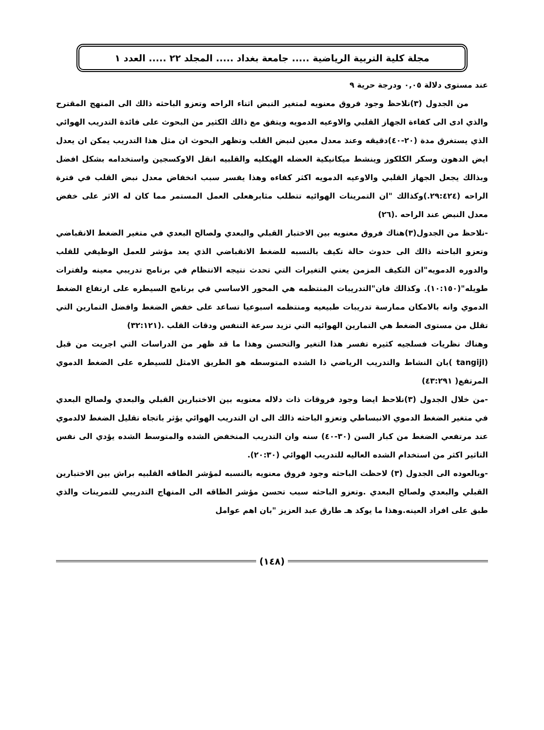مجلة كلية التربية الرياضية ..... جامعة بغداد ..... المجلد ٢٢ ..... العدد ١
عند مستوى دلالة ٠,٠٥ ودرجة حرية ٩
من الجدول (٣)نلاحظ وجود فروق معنويه لمتغير النبض اثناء الراحه وتعزو الباحثه ذالك الى المنهج المقترح والذي ادى الى كفاءة الجهاز القلبي والاوعيه الدمويه ويتفق مع ذالك الكثير من البحوث على فائدة التدريب الهوائي الذي يستغرق مدة (٢٠-٤٠)دقيقه وعند معدل معين لنبض القلب وتظهر البحوث ان مثل هذا التدريب يمكن ان يعدل ايض الدهون وسكر الكلكوز وينشط ميكانيكية العضله الهيكليه والقلبيه انقل الاوكسجين واستخدامه بشكل افضل وبذالك يجعل الجهاز القلبي والاوعيه الدمويه اكثر كفاءه وهذا يفسر سبب انخفاض معدل نبض القلب في فترة الراحه (٢٩:٤٢٤.)وكذالك "ان التمرينات الهوائيه تتطلب مثابرهعلى العمل المستمر مما كان له الاثر على خفض معدل النبض عند الراحه .(٢٦)
-نلاحظ من الجدول(٣)هناك فروق معنويه بين الاختبار القبلي والبعدي ولصالح البعدي في متغير الضغط الانقباضي وتعزو الباحثه ذالك الى حدوث حالة تكيف بالنسبه للضغط الانقباضي الذي يعد مؤشر للعمل الوظيفي للقلب والدوره الدمويه"ان التكيف المزمن يعني التغيرات التي تحدث نتيجه الانتظام في برنامج تدريبي معينه ولفترات طويله"(١٠:١٥٠). وكذالك فان"التدريبات المنتظمه هي المحور الاساسي في برنامج السيطره على ارتفاع الضغط الدموي وانه بالامكان ممارسة تدريبات طبيعيه ومنتظمه اسبوعيا تساعد على خفض الضغط وافضل التمارين التي تقلل من مستوى الضغط هي التمارين الهوائيه التي تزيد سرعة التنفس ودقات القلب .(٣٢:١٢١)
وهناك نظريات فسلجيه كثيره تفسر هذا التغير والتحسن وهذا ما قد ظهر من الدراسات التي اجريت من قبل (tangijl )بان النشاط والتدريب الرياضي ذا الشده المتوسطه هو الطريق الامثل للسيطره على الضغط الدموي المرتفع( ٤٣:٢٩١)
-من خلال الجدول (٣)نلاحظ ايضا وجود فروقات ذات دلاله معنويه بين الاختبارين القبلي والبعدي ولصالح البعدي في متغير الضغط الدموي الانبساطي وتعزو الباحثه ذالك الى ان التدريب الهوائي يؤثر باتجاه تقليل الضغط لالدموي عند مرتفعي الضغط من كبار السن (٣٠-٤٠) سنه وان التدريب المنخفض الشده والمتوسط الشده يؤدي الى نفس التاثير اكثر من استخدام الشده العاليه للتدريب الهوائي (٢٠:٣٠).
-وبالعوده الى الجدول (٣) لاحظت الباحثه وجود فروق معنويه بالنسبه لمؤشر الطاقه القلبيه براش بين الاختبارين القبلي والبعدي ولصالح البعدي .وتعزو الباحثه سبب تحسن مؤشر الطاقه الى المنهاج التدريبي للتمرينات والذي طبق على افراد العينه.وهذا ما يوكد هـ طارق عبد العزيز "بان اهم عوامل
(١٤٨)